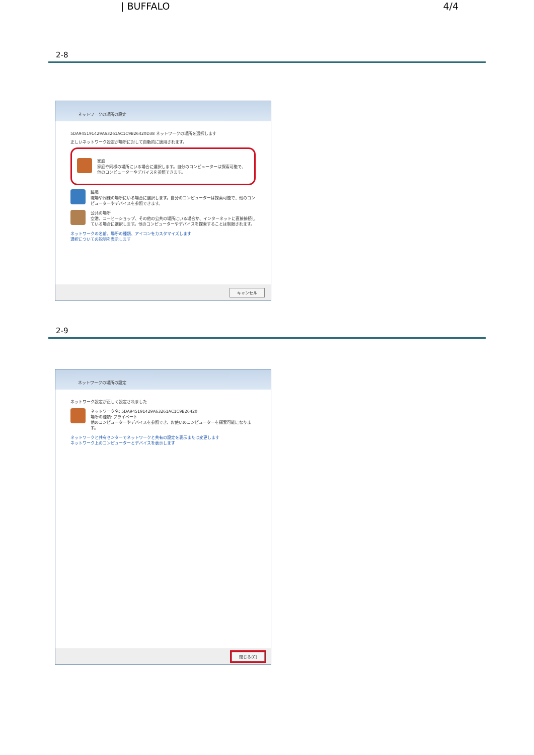| BUFFALO 4/4
2-8
ネットワークの場所の設定
5DA945191429A63261AC1C9B26420D38 ネットワークの場所を選択します
正しいネットワーク設定が場所に対して自動的に適用されます。
家庭
家庭や同様の場所にいる場合に選択します。自分のコンピューターは探索可能で、他のコンピューターやデバイスを参照できます。
職場
職場や同様の場所にいる場合に選択します。自分のコンピューターは探索可能で、他のコンピューターやデバイスを参照できます。
公共の場所
空港、コーヒーショップ、その他の公共の場所にいる場合か、インターネットに直接接続している場合に選択します。他のコンピューターやデバイスを探索することは制限されます。
ネットワークの名前、場所の種類、アイコンをカスタマイズします
選択についての説明を表示します
キャンセル
2-9
ネットワークの場所の設定
ネットワーク設定が正しく設定されました
ネットワーク名: 5DA945191429A63261AC1C9B26420
場所の種類: プライベート
他のコンピューターやデバイスを参照でき、お使いのコンピューターを探索可能になります。
ネットワークと共有センターでネットワークと共有の設定を表示または変更します
ネットワーク上のコンピューターとデバイスを表示します
閉じる(C)